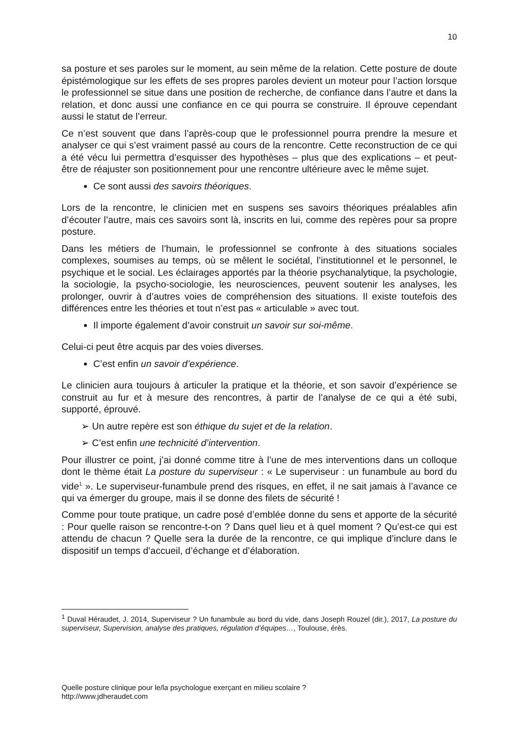10
sa posture et ses paroles sur le moment, au sein même de la relation. Cette posture de doute épistémologique sur les effets de ses propres paroles devient un moteur pour l’action lorsque le professionnel se situe dans une position de recherche, de confiance dans l’autre et dans la relation, et donc aussi une confiance en ce qui pourra se construire. Il éprouve cependant aussi le statut de l’erreur.
Ce n’est souvent que dans l’après-coup que le professionnel pourra prendre la mesure et analyser ce qui s’est vraiment passé au cours de la rencontre. Cette reconstruction de ce qui a été vécu lui permettra d’esquisser des hypothèses – plus que des explications – et peut-être de réajuster son positionnement pour une rencontre ultérieure avec le même sujet.
Ce sont aussi des savoirs théoriques.
Lors de la rencontre, le clinicien met en suspens ses savoirs théoriques préalables afin d’écouter l’autre, mais ces savoirs sont là, inscrits en lui, comme des repères pour sa propre posture.
Dans les métiers de l’humain, le professionnel se confronte à des situations sociales complexes, soumises au temps, où se mêlent le sociétal, l’institutionnel et le personnel, le psychique et le social. Les éclairages apportés par la théorie psychanalytique, la psychologie, la sociologie, la psycho-sociologie, les neurosciences, peuvent soutenir les analyses, les prolonger, ouvrir à d’autres voies de compréhension des situations. Il existe toutefois des différences entre les théories et tout n’est pas « articulable » avec tout.
Il importe également d’avoir construit un savoir sur soi-même.
Celui-ci peut être acquis par des voies diverses.
C’est enfin un savoir d’expérience.
Le clinicien aura toujours à articuler la pratique et la théorie, et son savoir d’expérience se construit au fur et à mesure des rencontres, à partir de l’analyse de ce qui a été subi, supporté, éprouvé.
➢ Un autre repère est son éthique du sujet et de la relation.
➢ C’est enfin une technicité d’intervention.
Pour illustrer ce point, j’ai donné comme titre à l’une de mes interventions dans un colloque dont le thème était La posture du superviseur : « Le superviseur : un funambule au bord du vide<sup>1</sup> ». Le superviseur-funambule prend des risques, en effet, il ne sait jamais à l’avance ce qui va émerger du groupe, mais il se donne des filets de sécurité !
Comme pour toute pratique, un cadre posé d’emblée donne du sens et apporte de la sécurité : Pour quelle raison se rencontre-t-on ? Dans quel lieu et à quel moment ? Qu’est-ce qui est attendu de chacun ? Quelle sera la durée de la rencontre, ce qui implique d’inclure dans le dispositif un temps d’accueil, d’échange et d’élaboration.
<sup>1</sup> Duval Héraudet, J. 2014, Superviseur ? Un funambule au bord du vide, dans Joseph Rouzel (dir.), 2017, La posture du superviseur, Supervision, analyse des pratiques, régulation d’équipes…, Toulouse, érès.
Quelle posture clinique pour le/la psychologue exerçant en milieu scolaire ?
http://www.jdheraudet.com